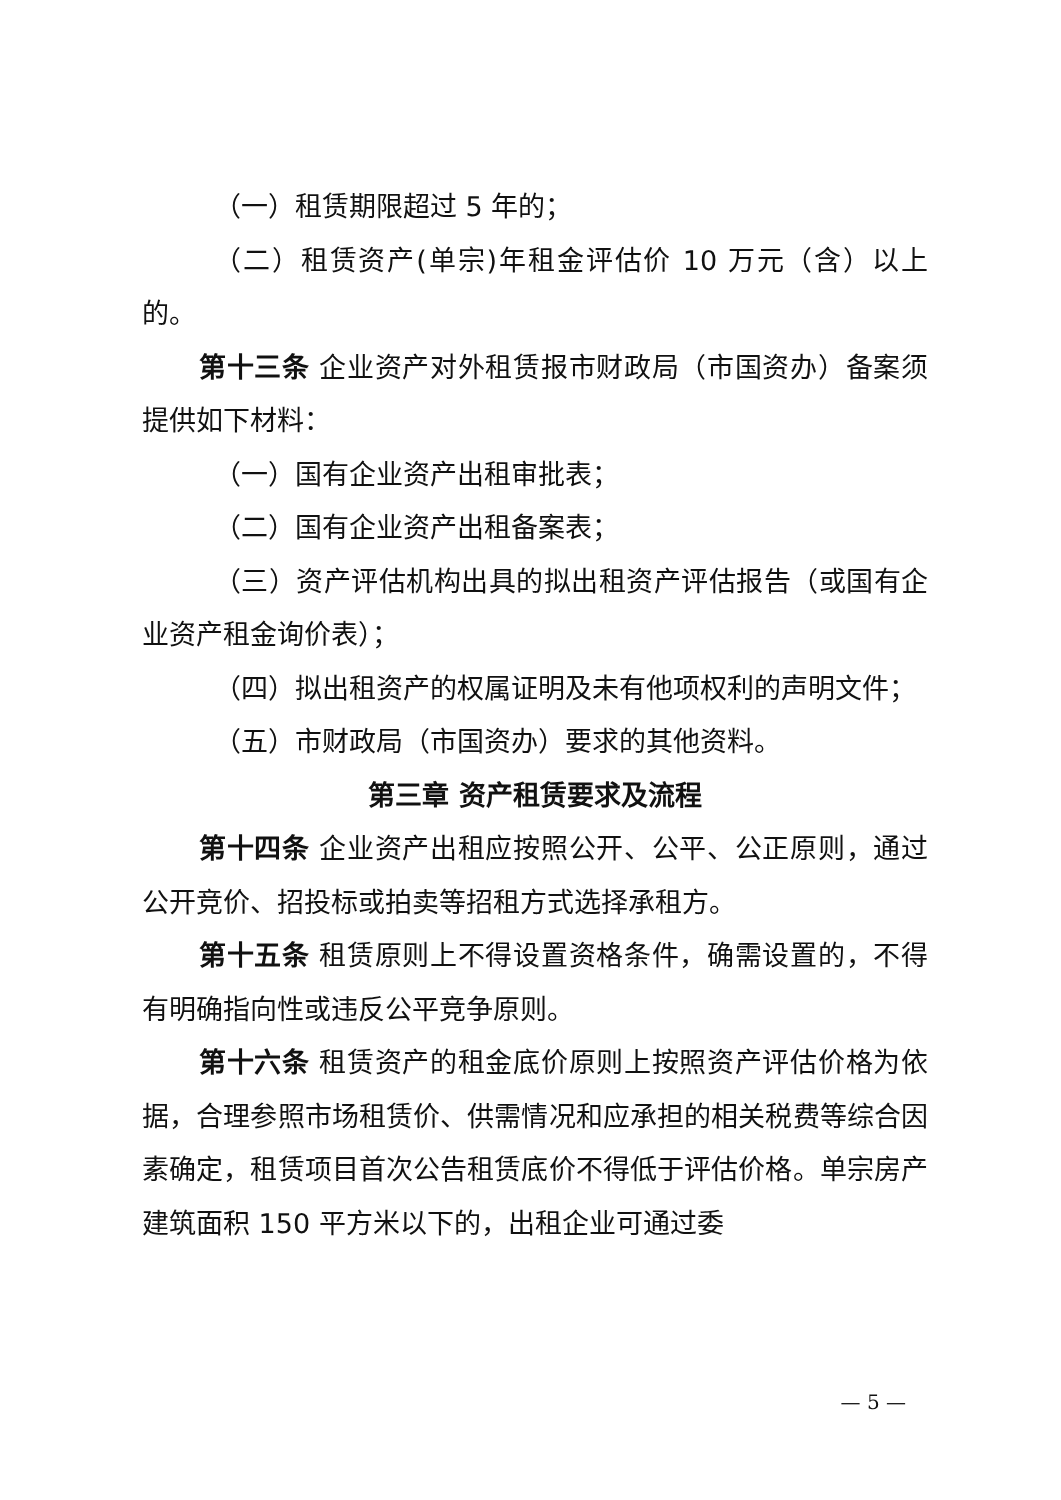（一）租赁期限超过 5 年的；
（二）租赁资产(单宗)年租金评估价 10 万元（含）以上的。
第十三条 企业资产对外租赁报市财政局（市国资办）备案须提供如下材料：
（一）国有企业资产出租审批表；
（二）国有企业资产出租备案表；
（三）资产评估机构出具的拟出租资产评估报告（或国有企业资产租金询价表）；
（四）拟出租资产的权属证明及未有他项权利的声明文件；
（五）市财政局（市国资办）要求的其他资料。
第三章 资产租赁要求及流程
第十四条 企业资产出租应按照公开、公平、公正原则，通过公开竞价、招投标或拍卖等招租方式选择承租方。
第十五条 租赁原则上不得设置资格条件，确需设置的，不得有明确指向性或违反公平竞争原则。
第十六条 租赁资产的租金底价原则上按照资产评估价格为依据，合理参照市场租赁价、供需情况和应承担的相关税费等综合因素确定，租赁项目首次公告租赁底价不得低于评估价格。单宗房产建筑面积 150 平方米以下的，出租企业可通过委
— 5 —